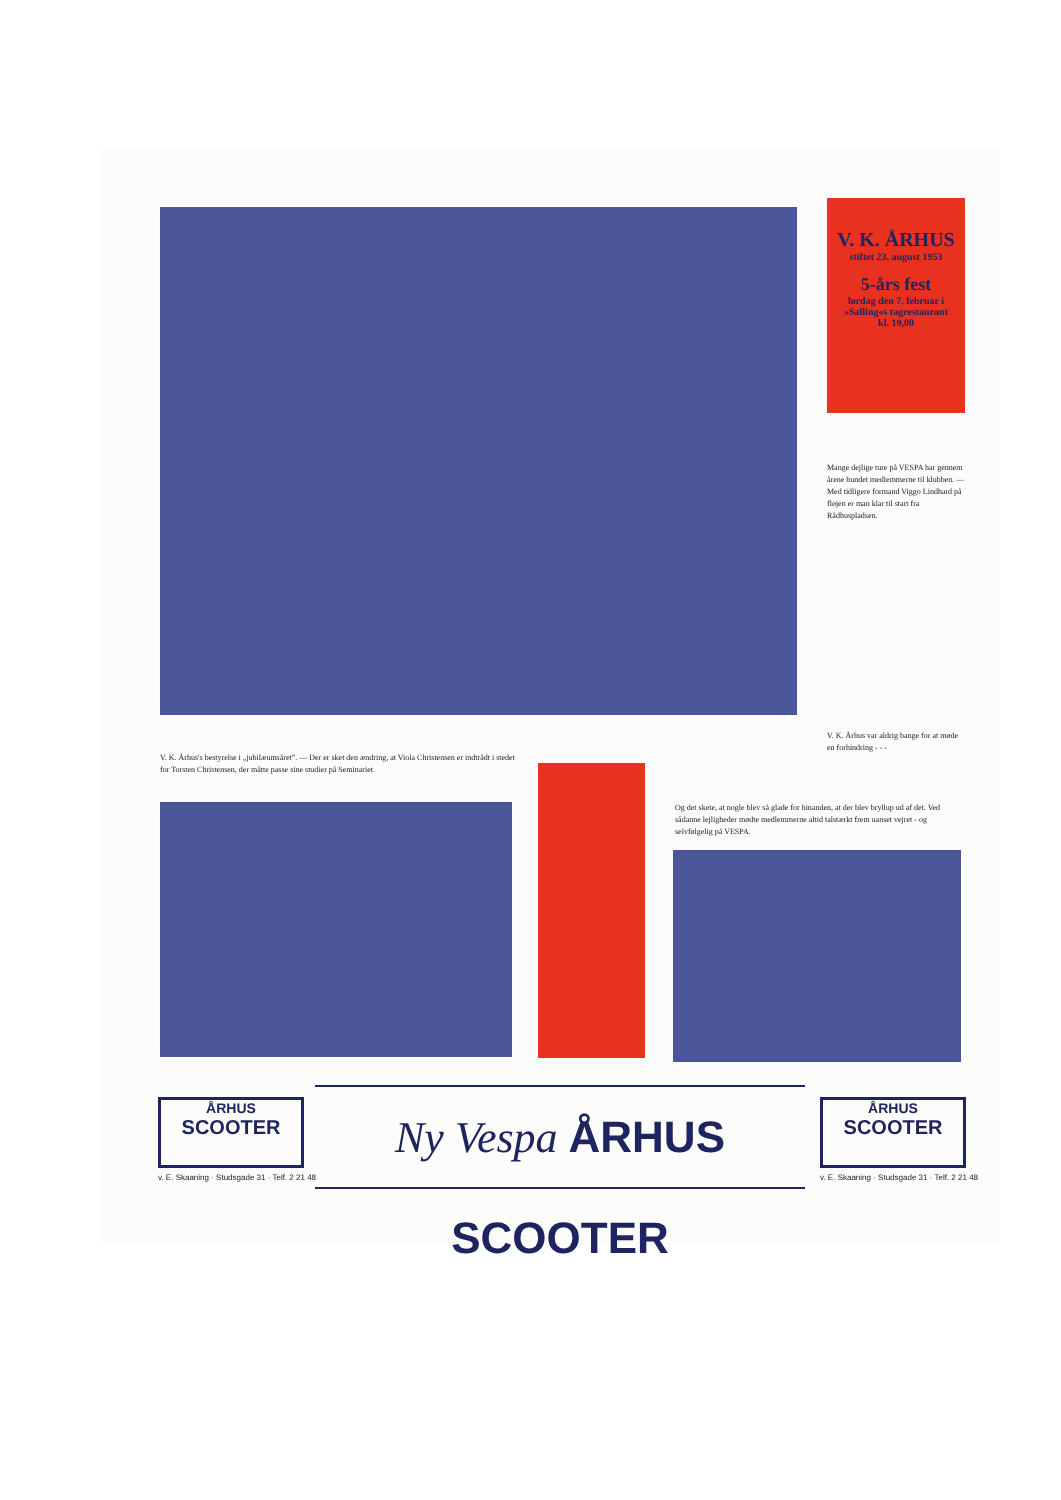V. K. ÅRHUS
stiftet 23. august 1953
5-års fest
lørdag den 7. februar i
»Salling«s tagrestaurant
kl. 19,00
Mange dejlige ture på VESPA har gennem årene bundet medlemmerne til klubben. — Med tidligere formand Viggo Lindhard på fløjen er man klar til start fra Rådhuspladsen.
V. K. Århus var aldrig bange for at møde en forhindring - - -
V. K. Århus's bestyrelse i „jubilæumsåret”. — Der er sket den ændring, at Viola Christensen er indtrådt i stedet for Torsten Christensen, der måtte passe sine studier på Seminariet.
Og det skete, at nogle blev så glade for hinanden, at der blev bryllup ud af det. Ved sådanne lejligheder mødte medlemmerne altid talstærkt frem uanset vejret - og selvfølgelig på VESPA.
ÅRHUS
SCOOTER
v. E. Skaaning · Studsgade 31 · Telf. 2 21 48
Ny Vespa ÅRHUS SCOOTER
ÅRHUS
SCOOTER
v. E. Skaaning · Studsgade 31 · Telf. 2 21 48